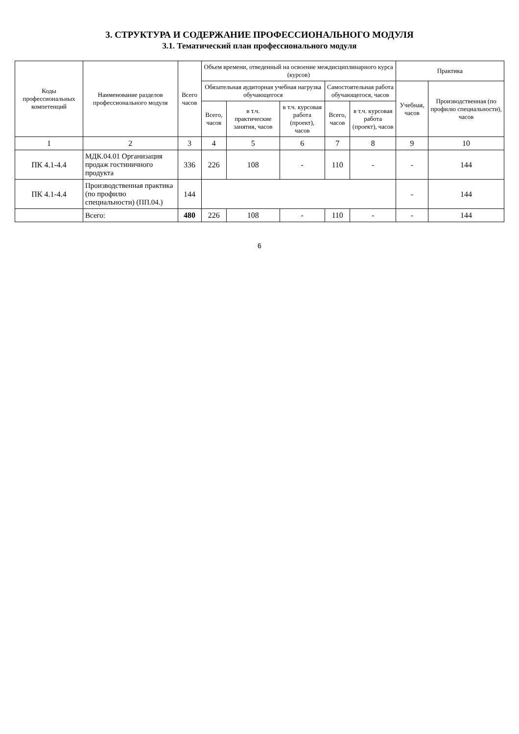3. СТРУКТУРА И СОДЕРЖАНИЕ ПРОФЕССИОНАЛЬНОГО МОДУЛЯ
3.1. Тематический план профессионального модуля
| Коды профессиональных компетенций | Наименование разделов профессионального модуля | Всего часов | Объем времени, отведенный на освоение междисциплинарного курса (курсов) | | | | | Практика | |
| --- | --- | --- | --- | --- | --- | --- | --- | --- | --- |
| | | | Обязательная аудиторная учебная нагрузка обучающегося | | | Самостоятельная работа обучающегося, часов | | Учебная, часов | Производственная (по профилю специальности), часов |
| | | | Всего, часов | в т.ч. практические занятия, часов | в т.ч. курсовая работа (проект), часов | Всего, часов | в т.ч. курсовая работа (проект), часов | | |
| 1 | 2 | 3 | 4 | 5 | 6 | 7 | 8 | 9 | 10 |
| ПК 4.1-4.4 | МДК.04.01 Организация продаж гостиничного продукта | 336 | 226 | 108 | - | 110 | - | - | 144 |
| ПК 4.1-4.4 | Производственная практика (по профилю специальности) (ПП.04.) | 144 | | | | | | - | 144 |
| | Всего: | 480 | 226 | 108 | - | 110 | - | - | 144 |
6